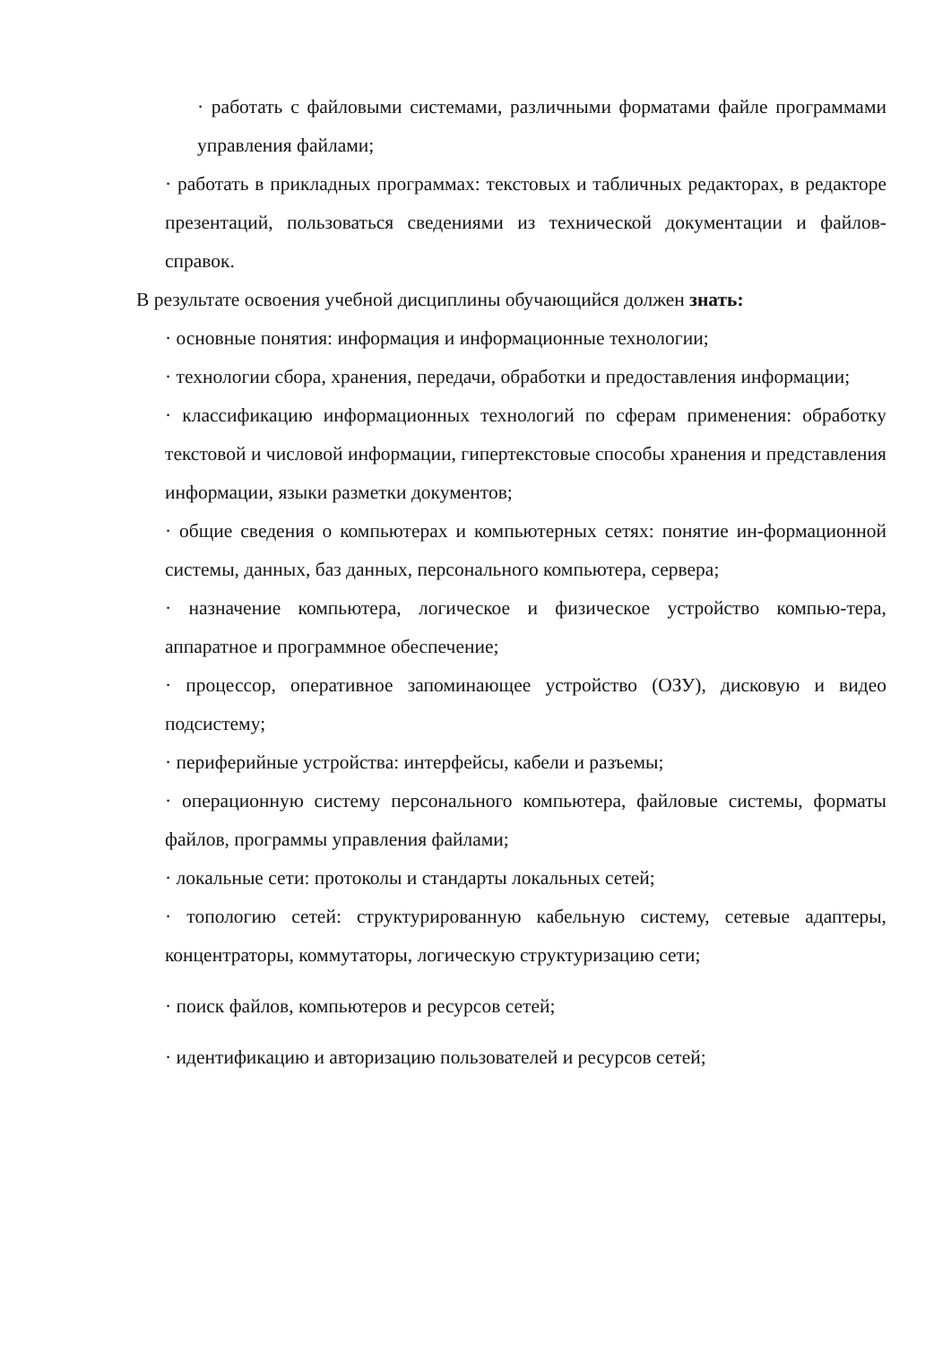· работать с файловыми системами, различными форматами файле программами управления файлами;
· работать в прикладных программах: текстовых и табличных редакторах, в редакторе презентаций, пользоваться сведениями из технической документации и файлов-справок.
В результате освоения учебной дисциплины обучающийся должен знать:
· основные понятия: информация и информационные технологии;
· технологии сбора, хранения, передачи, обработки и предоставления информации;
· классификацию информационных технологий по сферам применения: обработку текстовой и числовой информации, гипертекстовые способы хранения и представления информации, языки разметки документов;
· общие сведения о компьютерах и компьютерных сетях: понятие ин-формационной системы, данных, баз данных, персонального компьютера, сервера;
· назначение компьютера, логическое и физическое устройство компью-тера, аппаратное и программное обеспечение;
· процессор, оперативное запоминающее устройство (ОЗУ), дисковую и видео подсистему;
· периферийные устройства: интерфейсы, кабели и разъемы;
· операционную систему персонального компьютера, файловые системы, форматы файлов, программы управления файлами;
· локальные сети: протоколы и стандарты локальных сетей;
· топологию сетей: структурированную кабельную систему, сетевые адаптеры, концентраторы, коммутаторы, логическую структуризацию сети;
· поиск файлов, компьютеров и ресурсов сетей;
· идентификацию и авторизацию пользователей и ресурсов сетей;